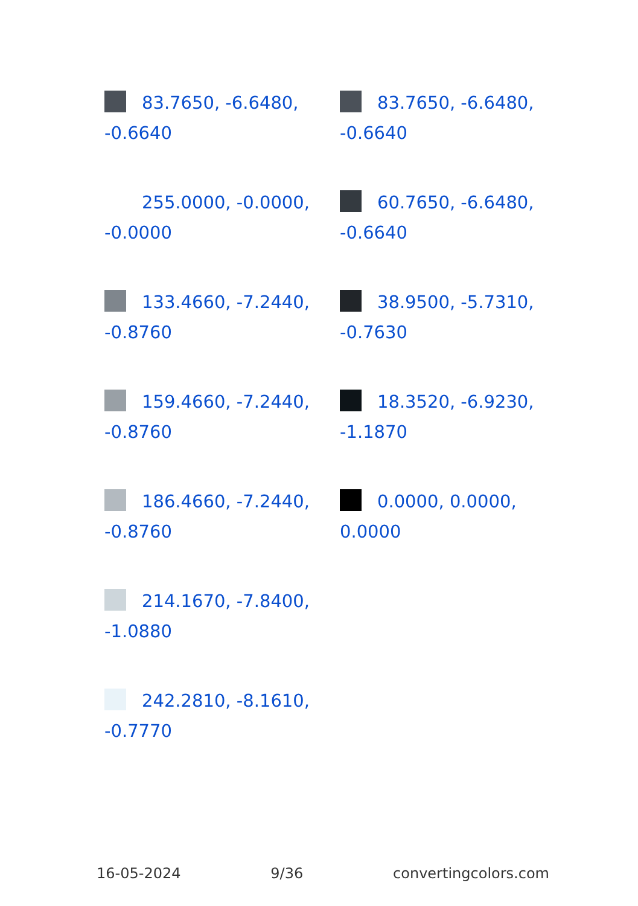83.7650, -6.6480,
-0.6640
83.7650, -6.6480,
-0.6640
255.0000, -0.0000,
-0.0000
60.7650, -6.6480,
-0.6640
133.4660, -7.2440,
-0.8760
38.9500, -5.7310,
-0.7630
159.4660, -7.2440,
-0.8760
18.3520, -6.9230,
-1.1870
186.4660, -7.2440,
-0.8760
0.0000, 0.0000,
0.0000
214.1670, -7.8400,
-1.0880
242.2810, -8.1610,
-0.7770
16-05-2024 9/36 convertingcolors.com